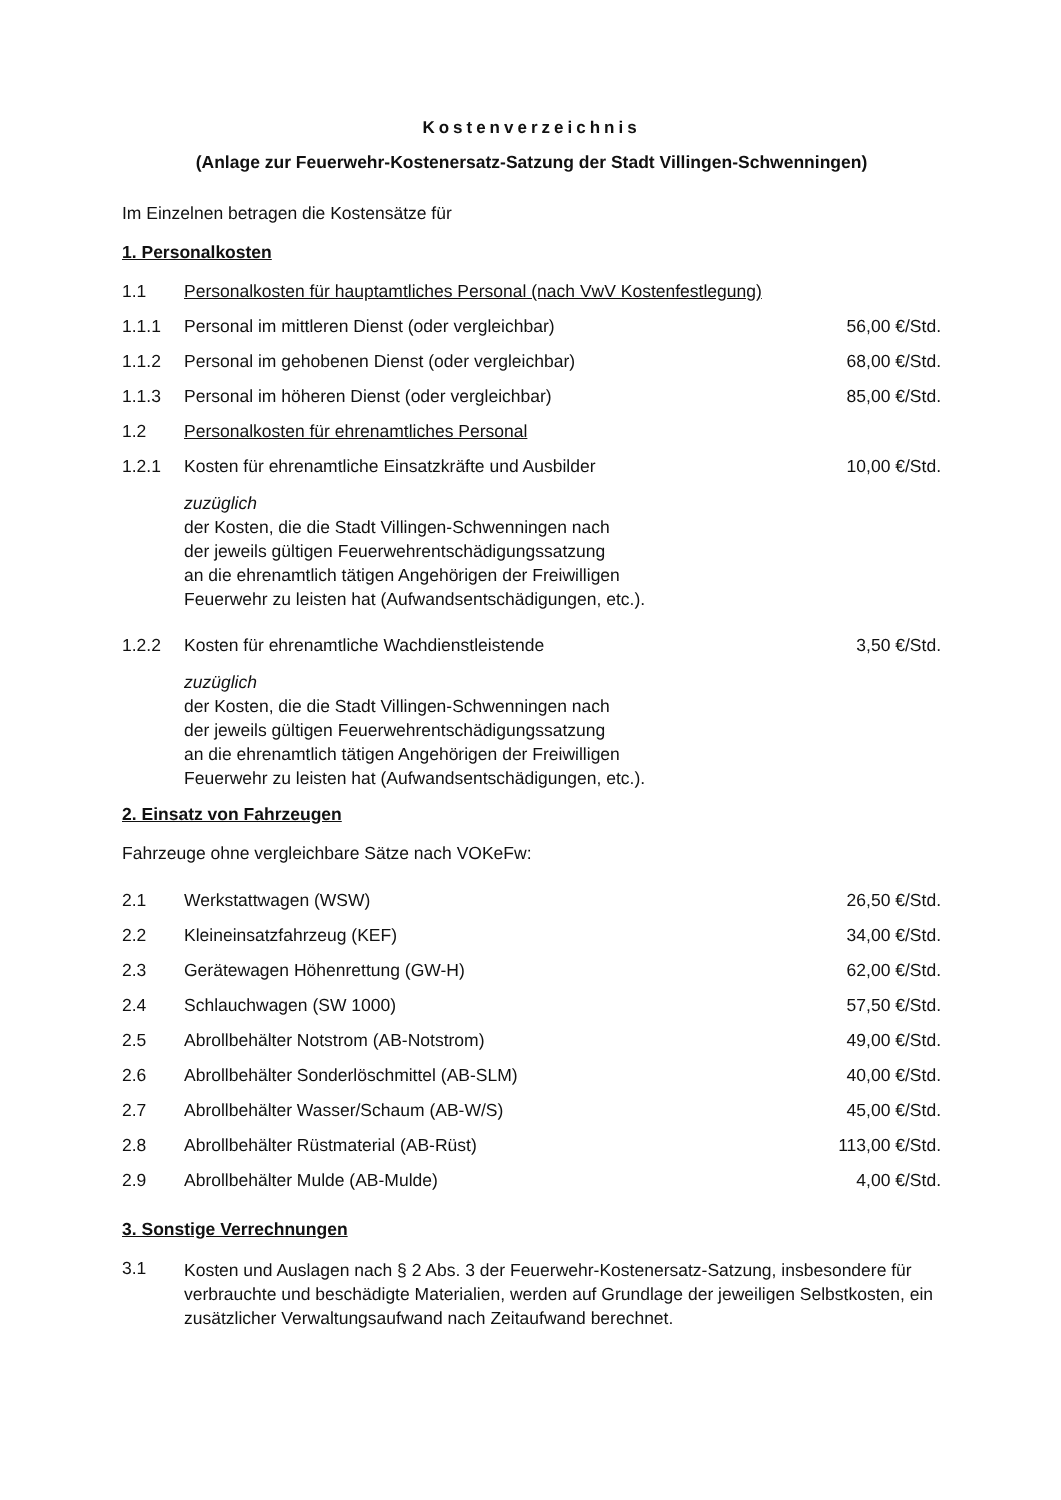Kostenverzeichnis
(Anlage zur Feuerwehr-Kostenersatz-Satzung der Stadt Villingen-Schwenningen)
Im Einzelnen betragen die Kostensätze für
1. Personalkosten
| 1.1 | Personalkosten für hauptamtliches Personal (nach VwV Kostenfestlegung) | |
| 1.1.1 | Personal im mittleren Dienst (oder vergleichbar) | 56,00 €/Std. |
| 1.1.2 | Personal im gehobenen Dienst (oder vergleichbar) | 68,00 €/Std. |
| 1.1.3 | Personal im höheren Dienst (oder vergleichbar) | 85,00 €/Std. |
| 1.2 | Personalkosten für ehrenamtliches Personal | |
| 1.2.1 | Kosten für ehrenamtliche Einsatzkräfte und Ausbilder | 10,00 €/Std. |
| | zuzüglich der Kosten, die die Stadt Villingen-Schwenningen nach der jeweils gültigen Feuerwehrentschädigungssatzung an die ehrenamtlich tätigen Angehörigen der Freiwilligen Feuerwehr zu leisten hat (Aufwandsentschädigungen, etc.). | |
| 1.2.2 | Kosten für ehrenamtliche Wachdienstleistende | 3,50 €/Std. |
| | zuzüglich der Kosten, die die Stadt Villingen-Schwenningen nach der jeweils gültigen Feuerwehrentschädigungssatzung an die ehrenamtlich tätigen Angehörigen der Freiwilligen Feuerwehr zu leisten hat (Aufwandsentschädigungen, etc.). | |
2. Einsatz von Fahrzeugen
Fahrzeuge ohne vergleichbare Sätze nach VOKeFw:
| 2.1 | Werkstattwagen (WSW) | 26,50 €/Std. |
| 2.2 | Kleineinsatzfahrzeug (KEF) | 34,00 €/Std. |
| 2.3 | Gerätewagen Höhenrettung (GW-H) | 62,00 €/Std. |
| 2.4 | Schlauchwagen (SW 1000) | 57,50 €/Std. |
| 2.5 | Abrollbehälter Notstrom (AB-Notstrom) | 49,00 €/Std. |
| 2.6 | Abrollbehälter Sonderlöschmittel (AB-SLM) | 40,00 €/Std. |
| 2.7 | Abrollbehälter Wasser/Schaum (AB-W/S) | 45,00 €/Std. |
| 2.8 | Abrollbehälter Rüstmaterial (AB-Rüst) | 113,00 €/Std. |
| 2.9 | Abrollbehälter Mulde (AB-Mulde) | 4,00 €/Std. |
3. Sonstige Verrechnungen
| 3.1 | Kosten und Auslagen nach § 2 Abs. 3 der Feuerwehr-Kostenersatz-Satzung, insbesondere für verbrauchte und beschädigte Materialien, werden auf Grundlage der jeweiligen Selbstkosten, ein zusätzlicher Verwaltungsaufwand nach Zeitaufwand berechnet. |